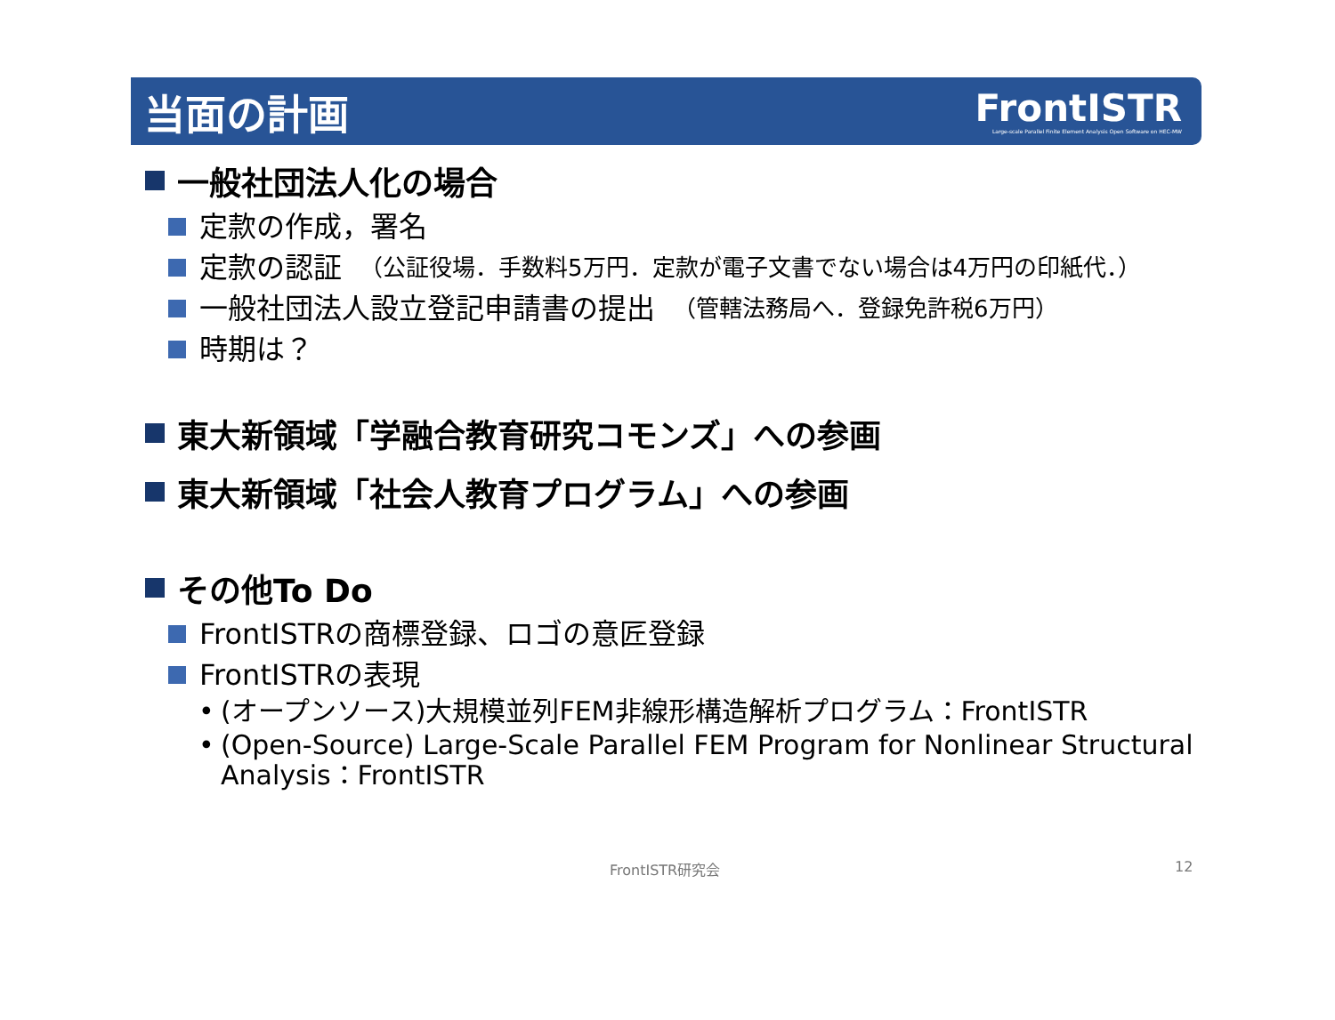当面の計画
FrontISTR
Large-scale Parallel Finite Element Analysis Open Software on HEC-MW
一般社団法人化の場合
定款の作成，署名
定款の認証 （公証役場．手数料5万円．定款が電子文書でない場合は4万円の印紙代．）
一般社団法人設立登記申請書の提出 （管轄法務局へ．登録免許税6万円）
時期は？
東大新領域「学融合教育研究コモンズ」への参画
東大新領域「社会人教育プログラム」への参画
その他To Do
FrontISTRの商標登録、ロゴの意匠登録
FrontISTRの表現
• (オープンソース)大規模並列FEM非線形構造解析プログラム：FrontISTR
• (Open-Source) Large-Scale Parallel FEM Program for Nonlinear Structural Analysis：FrontISTR
FrontISTR研究会 12